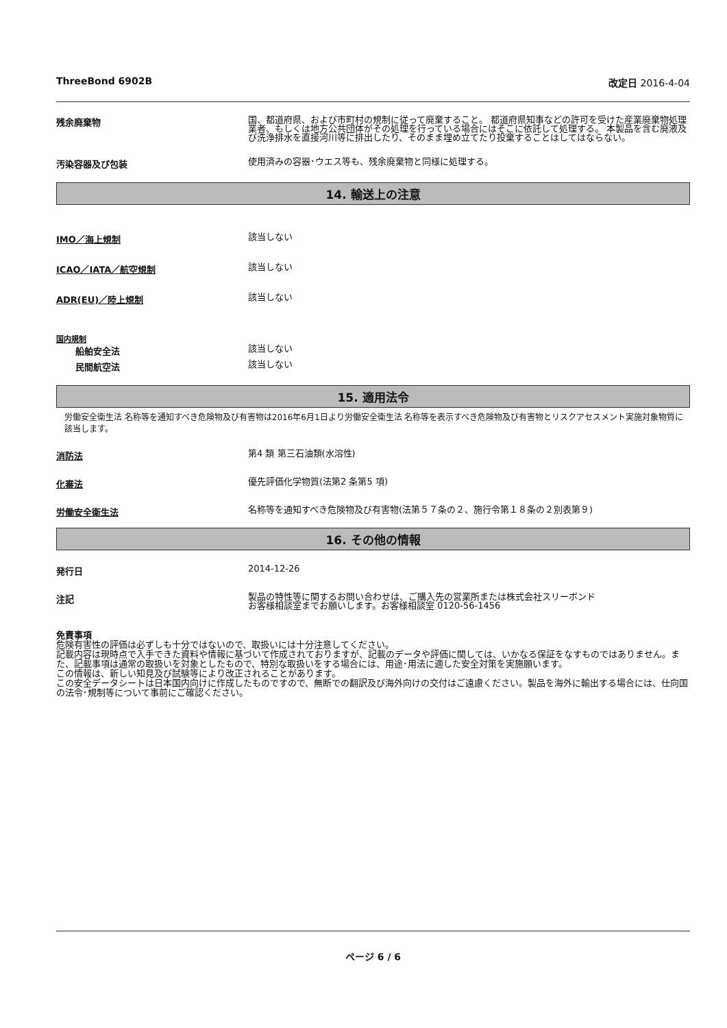ThreeBond 6902B 改定日 2016-4-04
残余廃棄物
国、都道府県、および市町村の規制に従って廃棄すること。 都道府県知事などの許可を受けた産業廃棄物処理業者、もしくは地方公共団体がその処理を行っている場合にはそこに依託して処理する。 本製品を含む廃液及び洗浄排水を直接河川等に排出したり、そのまま埋め立てたり投棄することはしてはならない。
汚染容器及び包装
使用済みの容器･ウエス等も、残余廃棄物と同様に処理する。
14. 輸送上の注意
IMO／海上規制
該当しない
ICAO／IATA／航空規制
該当しない
ADR(EU)／陸上規制
該当しない
国内規制
船舶安全法
該当しない
民間航空法
該当しない
15. 適用法令
労働安全衛生法 名称等を通知すべき危険物及び有害物は2016年6月1日より労働安全衛生法 名称等を表示すべき危険物及び有害物とリスクアセスメント実施対象物質に該当します。
消防法
第4 類 第三石油類(水溶性)
化審法
優先評価化学物質(法第2 条第5 項)
労働安全衛生法
名称等を通知すべき危険物及び有害物(法第５７条の２、施行令第１８条の２別表第９)
16. その他の情報
発行日
2014-12-26
注記
製品の特性等に関するお問い合わせは、ご購入先の営業所または株式会社スリーボンド
お客様相談室までお願いします。お客様相談室 0120-56-1456
免責事項
危険有害性の評価は必ずしも十分ではないので、取扱いには十分注意してください。
記載内容は現時点で入手できた資料や情報に基づいて作成されておりますが、記載のデータや評価に関しては、いかなる保証をなすものではありません。また、記載事項は通常の取扱いを対象としたもので、特別な取扱いをする場合には、用途･用法に適した安全対策を実施願います。
この情報は、新しい知見及び試験等により改正されることがあります。
この安全データシートは日本国内向けに作成したものですので、無断での翻訳及び海外向けの交付はご遠慮ください。製品を海外に輸出する場合には、仕向国の法令･規制等について事前にご確認ください。
ページ 6 / 6